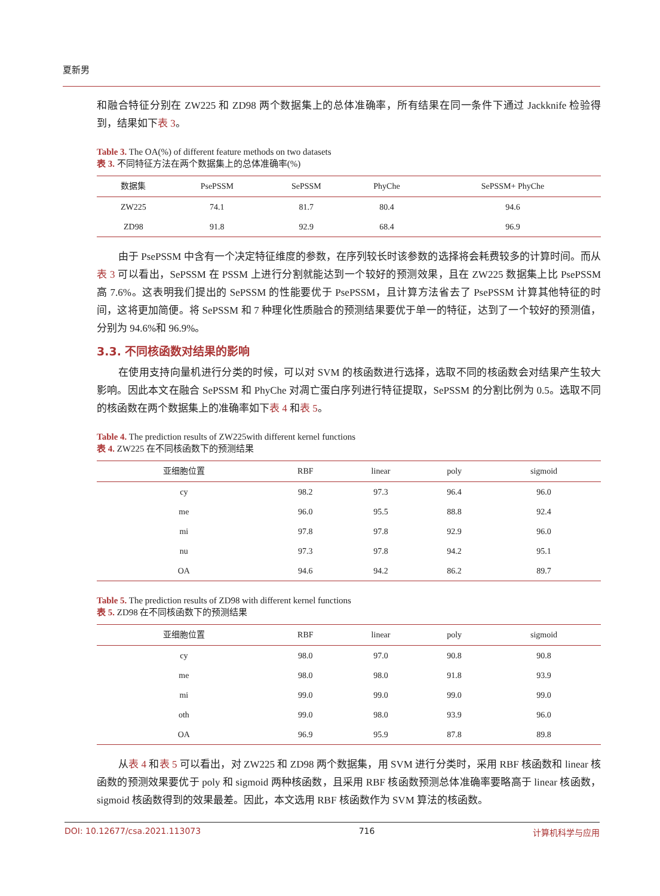夏新男
和融合特征分别在 ZW225 和 ZD98 两个数据集上的总体准确率，所有结果在同一条件下通过 Jackknife 检验得到，结果如下表 3。
Table 3. The OA(%) of different feature methods on two datasets
表 3. 不同特征方法在两个数据集上的总体准确率(%)
| 数据集 | PsePSSM | SePSSM | PhyChe | SePSSM+ PhyChe |
| --- | --- | --- | --- | --- |
| ZW225 | 74.1 | 81.7 | 80.4 | 94.6 |
| ZD98 | 91.8 | 92.9 | 68.4 | 96.9 |
由于 PsePSSM 中含有一个决定特征维度的参数，在序列较长时该参数的选择将会耗费较多的计算时间。而从表 3 可以看出，SePSSM 在 PSSM 上进行分割就能达到一个较好的预测效果，且在 ZW225 数据集上比 PsePSSM 高 7.6%。这表明我们提出的 SePSSM 的性能要优于 PsePSSM，且计算方法省去了 PsePSSM 计算其他特征的时间，这将更加简便。将 SePSSM 和 7 种理化性质融合的预测结果要优于单一的特征，达到了一个较好的预测值，分别为 94.6%和 96.9%。
3.3. 不同核函数对结果的影响
在使用支持向量机进行分类的时候，可以对 SVM 的核函数进行选择，选取不同的核函数会对结果产生较大影响。因此本文在融合 SePSSM 和 PhyChe 对凋亡蛋白序列进行特征提取，SePSSM 的分割比例为 0.5。选取不同的核函数在两个数据集上的准确率如下表 4 和表 5。
Table 4. The prediction results of ZW225with different kernel functions
表 4. ZW225 在不同核函数下的预测结果
| 亚细胞位置 | RBF | linear | poly | sigmoid |
| --- | --- | --- | --- | --- |
| cy | 98.2 | 97.3 | 96.4 | 96.0 |
| me | 96.0 | 95.5 | 88.8 | 92.4 |
| mi | 97.8 | 97.8 | 92.9 | 96.0 |
| nu | 97.3 | 97.8 | 94.2 | 95.1 |
| OA | 94.6 | 94.2 | 86.2 | 89.7 |
Table 5. The prediction results of ZD98 with different kernel functions
表 5. ZD98 在不同核函数下的预测结果
| 亚细胞位置 | RBF | linear | poly | sigmoid |
| --- | --- | --- | --- | --- |
| cy | 98.0 | 97.0 | 90.8 | 90.8 |
| me | 98.0 | 98.0 | 91.8 | 93.9 |
| mi | 99.0 | 99.0 | 99.0 | 99.0 |
| oth | 99.0 | 98.0 | 93.9 | 96.0 |
| OA | 96.9 | 95.9 | 87.8 | 89.8 |
从表 4 和表 5 可以看出，对 ZW225 和 ZD98 两个数据集，用 SVM 进行分类时，采用 RBF 核函数和 linear 核函数的预测效果要优于 poly 和 sigmoid 两种核函数，且采用 RBF 核函数预测总体准确率要略高于 linear 核函数，sigmoid 核函数得到的效果最差。因此，本文选用 RBF 核函数作为 SVM 算法的核函数。
DOI: 10.12677/csa.2021.113073 716 计算机科学与应用